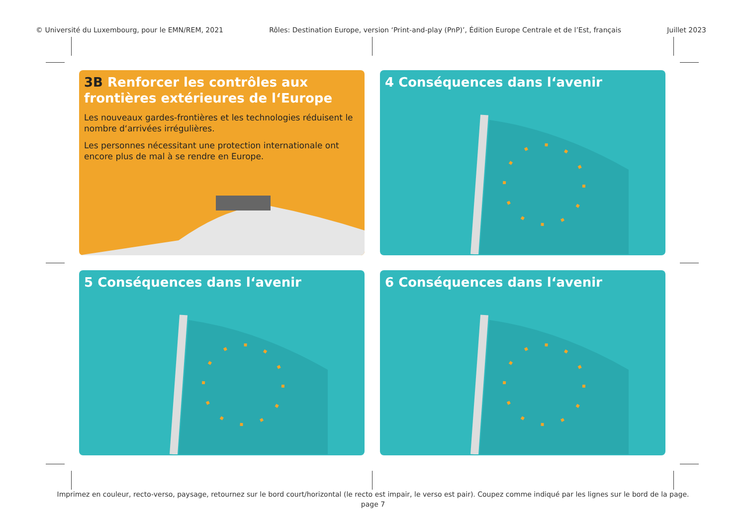© Université du Luxembourg, pour le EMN/REM, 2021 Rôles: Destination Europe, version ‘Print-and-play (PnP)’, Édition Europe Centrale et de l’Est, français Juillet 2023
3B Renforcer les contrôles aux frontières extérieures de l‘Europe
Les nouveaux gardes-frontières et les technologies réduisent le nombre d‘arrivées irrégulières.
Les personnes nécessitant une protection internationale ont encore plus de mal à se rendre en Europe.
4 Conséquences dans l‘avenir
5 Conséquences dans l‘avenir
6 Conséquences dans l‘avenir
Imprimez en couleur, recto-verso, paysage, retournez sur le bord court/horizontal (le recto est impair, le verso est pair). Coupez comme indiqué par les lignes sur le bord de la page.
page 7